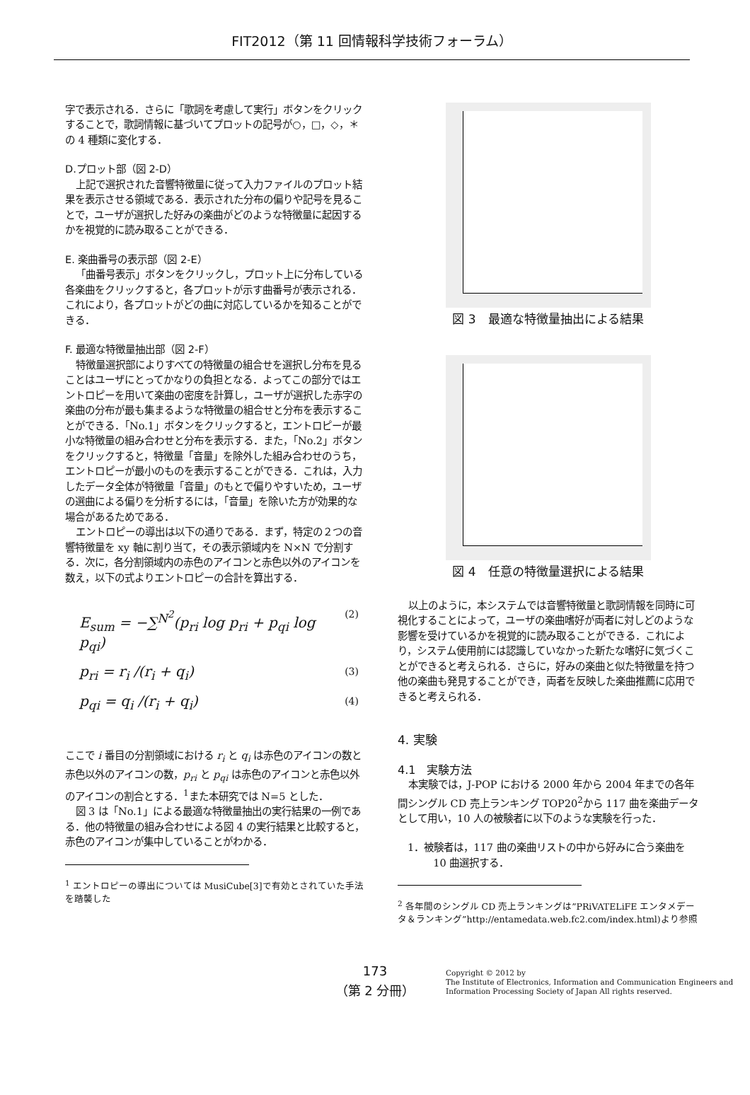FIT2012（第 11 回情報科学技術フォーラム）
字で表示される．さらに「歌詞を考慮して実行」ボタンをクリックすることで，歌詞情報に基づいてプロットの記号が○，□，◇，＊の 4 種類に変化する．
D.プロット部（図 2-D）
上記で選択された音響特徴量に従って入力ファイルのプロット結果を表示させる領域である．表示された分布の偏りや記号を見ることで，ユーザが選択した好みの楽曲がどのような特徴量に起因するかを視覚的に読み取ることができる．
E. 楽曲番号の表示部（図 2-E）
「曲番号表示」ボタンをクリックし，プロット上に分布している各楽曲をクリックすると，各プロットが示す曲番号が表示される．これにより，各プロットがどの曲に対応しているかを知ることができる．
F. 最適な特徴量抽出部（図 2-F）
特徴量選択部によりすべての特徴量の組合せを選択し分布を見ることはユーザにとってかなりの負担となる．よってこの部分ではエントロピーを用いて楽曲の密度を計算し，ユーザが選択した赤字の楽曲の分布が最も集まるような特徴量の組合せと分布を表示することができる．「No.1」ボタンをクリックすると，エントロピーが最小な特徴量の組み合わせと分布を表示する．また，「No.2」ボタンをクリックすると，特徴量「音量」を除外した組み合わせのうち，エントロピーが最小のものを表示することができる．これは，入力したデータ全体が特徴量「音量」のもとで偏りやすいため，ユーザの選曲による偏りを分析するには，「音量」を除いた方が効果的な場合があるためである．
エントロピーの導出は以下の通りである．まず，特定の２つの音響特徴量を xy 軸に割り当て，その表示領域内を N×N で分割する．次に，各分割領域内の赤色のアイコンと赤色以外のアイコンを数え，以下の式よりエントロピーの合計を算出する．
E<sub>sum</sub> = −∑<sup>N<sup>2</sup></sup>(p<sub>ri</sub> log p<sub>ri</sub> + p<sub>qi</sub> log p<sub>qi</sub>) (2)
p<sub>ri</sub> = r<sub>i</sub> /(r<sub>i</sub> + q<sub>i</sub>) (3)
p<sub>qi</sub> = q<sub>i</sub> /(r<sub>i</sub> + q<sub>i</sub>) (4)
ここで i 番目の分割領域における r<sub>i</sub> と q<sub>i</sub> は赤色のアイコンの数と赤色以外のアイコンの数，p<sub>ri</sub> と p<sub>qi</sub> は赤色のアイコンと赤色以外のアイコンの割合とする．<sup>1</sup>また本研究では N=5 とした．
図 3 は「No.1」による最適な特徴量抽出の実行結果の一例である．他の特徴量の組み合わせによる図 4 の実行結果と比較すると，赤色のアイコンが集中していることがわかる．
<sup>1</sup> エントロピーの導出については MusiCube[3]で有効とされていた手法を踏襲した
図 3　最適な特徴量抽出による結果
図 4　任意の特徴量選択による結果
以上のように，本システムでは音響特徴量と歌詞情報を同時に可視化することによって，ユーザの楽曲嗜好が両者に対しどのような影響を受けているかを視覚的に読み取ることができる．これにより，システム使用前には認識していなかった新たな嗜好に気づくことができると考えられる．さらに，好みの楽曲と似た特徴量を持つ他の楽曲も発見することができ，両者を反映した楽曲推薦に応用できると考えられる．
4. 実験
4.1　実験方法
本実験では，J-POP における 2000 年から 2004 年までの各年間シングル CD 売上ランキング TOP20<sup>2</sup>から 117 曲を楽曲データとして用い，10 人の被験者に以下のような実験を行った．
1．被験者は，117 曲の楽曲リストの中から好みに合う楽曲を 10 曲選択する．
<sup>2</sup> 各年間のシングル CD 売上ランキングは”PRiVATELiFE エンタメデータ＆ランキング”http://entamedata.web.fc2.com/index.html)より参照
173
（第 2 分冊）
Copyright © 2012 by
The Institute of Electronics, Information and Communication Engineers and
Information Processing Society of Japan All rights reserved.